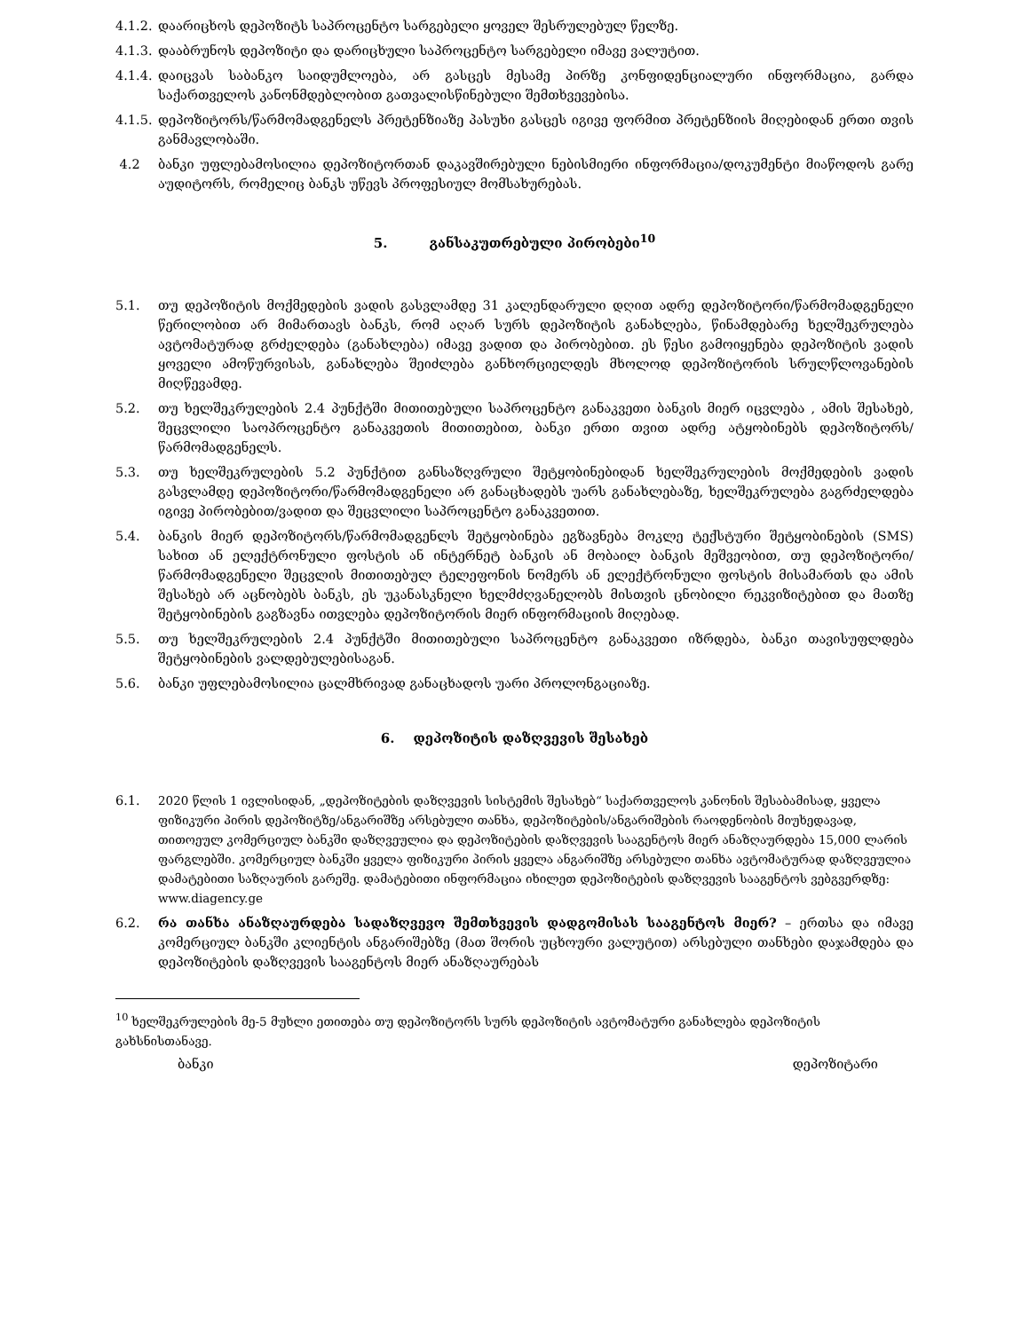4.1.2. დაარიცხოს დეპოზიტს საპროცენტო სარგებელი ყოველ შესრულებულ წელზე.
4.1.3. დააბრუნოს დეპოზიტი და დარიცხული საპროცენტო სარგებელი იმავე ვალუტით.
4.1.4. დაიცვას საბანკო საიდუმლოება, არ გასცეს მესამე პირზე კონფიდენციალური ინფორმაცია, გარდა საქართველოს კანონმდებლობით გათვალისწინებული შემთხვევებისა.
4.1.5. დეპოზიტორს/წარმომადგენელს პრეტენზიაზე პასუხი გასცეს იგივე ფორმით პრეტენზიის მიღებიდან ერთი თვის განმავლობაში.
4.2 ბანკი უფლებამოსილია დეპოზიტორთან დაკავშირებული ნებისმიერი ინფორმაცია/დოკუმენტი მიაწოდოს გარე აუდიტორს, რომელიც ბანკს უწევს პროფესიულ მომსახურებას.
5. განსაკუთრებული პირობები<sup>10</sup>
5.1. თუ დეპოზიტის მოქმედების ვადის გასვლამდე 31 კალენდარული დღით ადრე დეპოზიტორი/წარმომადგენელი წერილობით არ მიმართავს ბანკს, რომ აღარ სურს დეპოზიტის განახლება, წინამდებარე ხელშეკრულება ავტომატურად გრძელდება (განახლება) იმავე ვადით და პირობებით. ეს წესი გამოიყენება დეპოზიტის ვადის ყოველი ამოწურვისას, განახლება შეიძლება განხორციელდეს მხოლოდ დეპოზიტორის სრულწლოვანების მიღწევამდე.
5.2. თუ ხელშეკრულების 2.4 პუნქტში მითითებული საპროცენტო განაკვეთი ბანკის მიერ იცვლება , ამის შესახებ, შეცვლილი საოპროცენტო განაკვეთის მითითებით, ბანკი ერთი თვით ადრე ატყობინებს დეპოზიტორს/წარმომადგენელს.
5.3. თუ ხელშეკრულების 5.2 პუნქტით განსაზღვრული შეტყობინებიდან ხელშეკრულების მოქმედების ვადის გასვლამდე დეპოზიტორი/წარმომადგენელი არ განაცხადებს უარს განახლებაზე, ხელშეკრულება გაგრძელდება იგივე პირობებით/ვადით და შეცვლილი საპროცენტო განაკვეთით.
5.4. ბანკის მიერ დეპოზიტორს/წარმომადგენლს შეტყობინება ეგზავნება მოკლე ტექსტური შეტყობინების (SMS) სახით ან ელექტრონული ფოსტის ან ინტერნეტ ბანკის ან მობაილ ბანკის მეშვეობით, თუ დეპოზიტორი/წარმომადგენელი შეცვლის მითითებულ ტელეფონის ნომერს ან ელექტრონული ფოსტის მისამართს და ამის შესახებ არ აცნობებს ბანკს, ეს უკანასკნელი ხელმძღვანელობს მისთვის ცნობილი რეკვიზიტებით და მათზე შეტყობინების გაგზავნა ითვლება დეპოზიტორის მიერ ინფორმაციის მიღებად.
5.5. თუ ხელშეკრულების 2.4 პუნქტში მითითებული საპროცენტო განაკვეთი იზრდება, ბანკი თავისუფლდება შეტყობინების ვალდებულებისაგან.
5.6. ბანკი უფლებამოსილია ცალმხრივად განაცხადოს უარი პროლონგაციაზე.
6. დეპოზიტის დაზღვევის შესახებ
6.1. 2020 წლის 1 ივლისიდან, „დეპოზიტების დაზღვევის სისტემის შესახებ“ საქართველოს კანონის შესაბამისად, ყველა ფიზიკური პირის დეპოზიტზე/ანგარიშზე არსებული თანხა, დეპოზიტების/ანგარიშების რაოდენობის მიუხედავად, თითოეულ კომერციულ ბანკში დაზღვეულია და დეპოზიტების დაზღვევის სააგენტოს მიერ ანაზღაურდება 15,000 ლარის ფარგლებში. კომერციულ ბანკში ყველა ფიზიკური პირის ყველა ანგარიშზე არსებული თანხა ავტომატურად დაზღვეულია დამატებითი საზღაურის გარეშე. დამატებითი ინფორმაცია იხილეთ დეპოზიტების დაზღვევის სააგენტოს ვებგვერდზე: www.diagency.ge
6.2. რა თანხა ანაზღაურდება სადაზღვევო შემთხვევის დადგომისას სააგენტოს მიერ? – ერთსა და იმავე კომერციულ ბანკში კლიენტის ანგარიშებზე (მათ შორის უცხოური ვალუტით) არსებული თანხები დაჯამდება და დეპოზიტების დაზღვევის სააგენტოს მიერ ანაზღაურებას
<sup>10</sup> ხელშეკრულების მე-5 მუხლი ეთითება თუ დეპოზიტორს სურს დეპოზიტის ავტომატური განახლება დეპოზიტის გახსნისთანავე.
ბანკი დეპოზიტარი